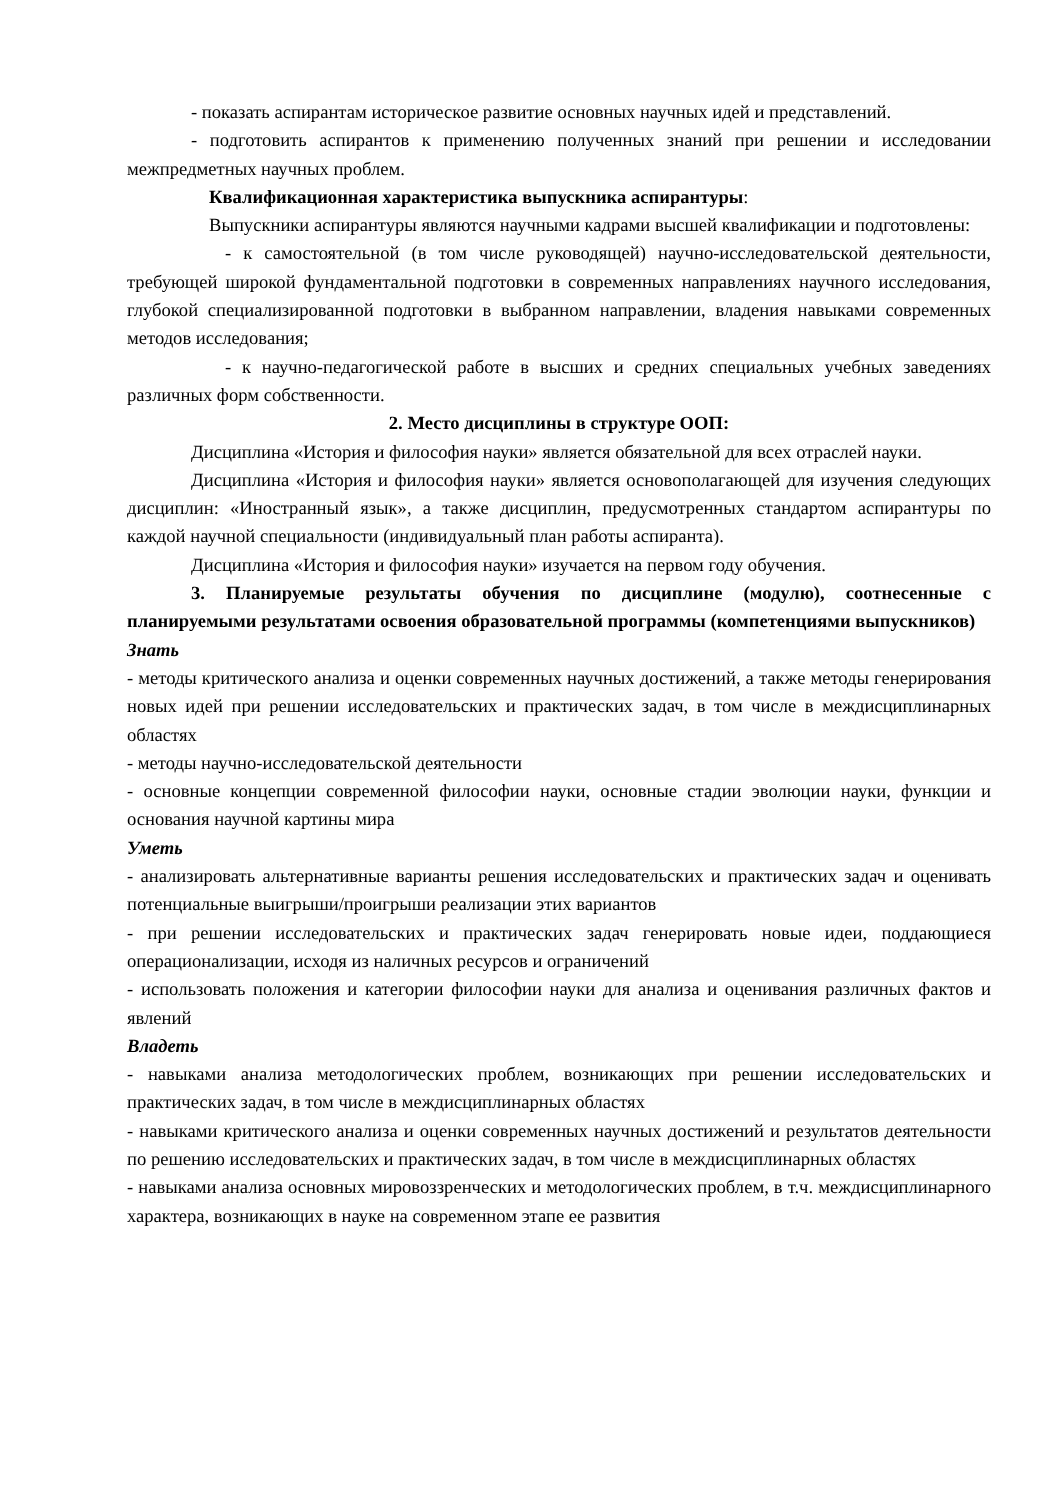- показать аспирантам историческое развитие основных научных идей и представлений.
- подготовить аспирантов к применению полученных знаний при решении и исследовании межпредметных научных проблем.
Квалификационная характеристика выпускника аспирантуры:
Выпускники аспирантуры являются научными кадрами высшей квалификации и подготовлены:
- к самостоятельной (в том числе руководящей) научно-исследовательской деятельности, требующей широкой фундаментальной подготовки в современных направлениях научного исследования, глубокой специализированной подготовки в выбранном направлении, владения навыками современных методов исследования;
- к научно-педагогической работе в высших и средних специальных учебных заведениях различных форм собственности.
2. Место дисциплины в структуре ООП:
Дисциплина «История и философия науки» является обязательной для всех отраслей науки.
Дисциплина «История и философия науки» является основополагающей для изучения следующих дисциплин: «Иностранный язык», а также дисциплин, предусмотренных стандартом аспирантуры по каждой научной специальности (индивидуальный план работы аспиранта).
Дисциплина «История и философия науки» изучается на первом году обучения.
3. Планируемые результаты обучения по дисциплине (модулю), соотнесенные с планируемыми результатами освоения образовательной программы (компетенциями выпускников)
Знать
- методы критического анализа и оценки современных научных достижений, а также методы генерирования новых идей при решении исследовательских и практических задач, в том числе в междисциплинарных областях
- методы научно-исследовательской деятельности
- основные концепции современной философии науки, основные стадии эволюции науки, функции и основания научной картины мира
Уметь
- анализировать альтернативные варианты решения исследовательских и практических задач и оценивать потенциальные выигрыши/проигрыши реализации этих вариантов
- при решении исследовательских и практических задач генерировать новые идеи, поддающиеся операционализации, исходя из наличных ресурсов и ограничений
- использовать положения и категории философии науки для анализа и оценивания различных фактов и явлений
Владеть
- навыками анализа методологических проблем, возникающих при решении исследовательских и практических задач, в том числе в междисциплинарных областях
- навыками критического анализа и оценки современных научных достижений и результатов деятельности по решению исследовательских и практических задач, в том числе в междисциплинарных областях
- навыками анализа основных мировоззренческих и методологических проблем, в т.ч. междисциплинарного характера, возникающих в науке на современном этапе ее развития